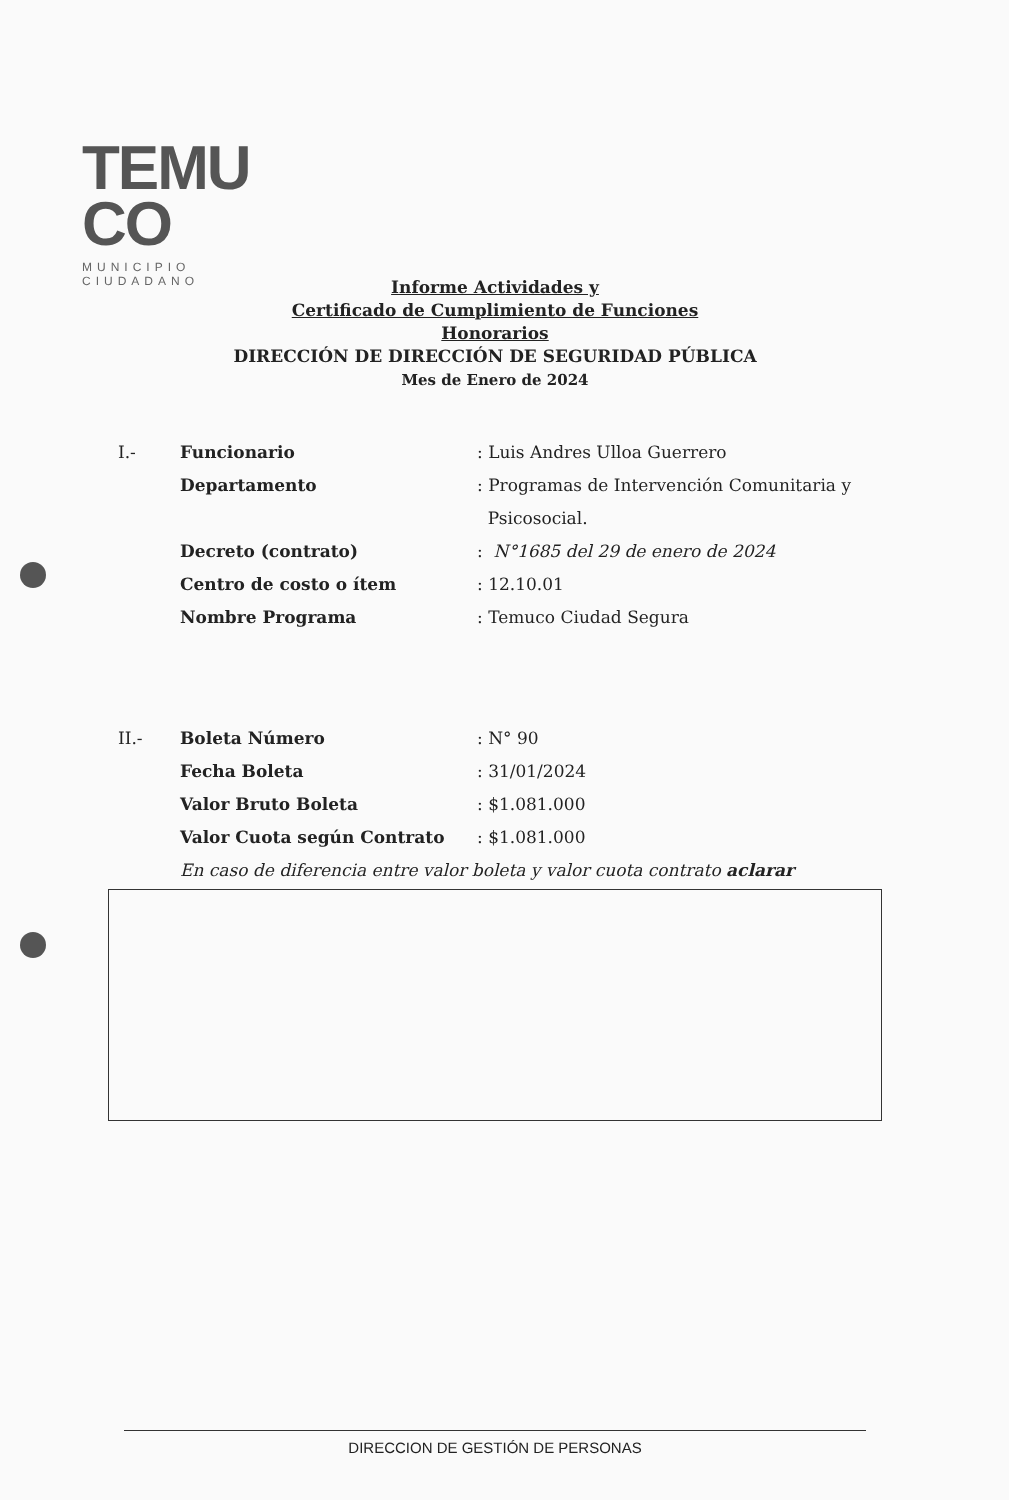TEMU
CO
MUNICIPIO CIUDADANO
Informe Actividades y
Certificado de Cumplimiento de Funciones
Honorarios
DIRECCIÓN DE DIRECCIÓN DE SEGURIDAD PÚBLICA
Mes de Enero de 2024
I.- Funcionario: Luis Andres Ulloa Guerrero
Departamento: Programas de Intervención Comunitaria y
Psicosocial.
Decreto (contrato): N°1685 del 29 de enero de 2024
Centro de costo o ítem: 12.10.01
Nombre Programa: Temuco Ciudad Segura
II.- Boleta Número: N° 90
Fecha Boleta: 31/01/2024
Valor Bruto Boleta: $1.081.000
Valor Cuota según Contrato: $1.081.000
En caso de diferencia entre valor boleta y valor cuota contrato aclarar
DIRECCION DE GESTIÓN DE PERSONAS